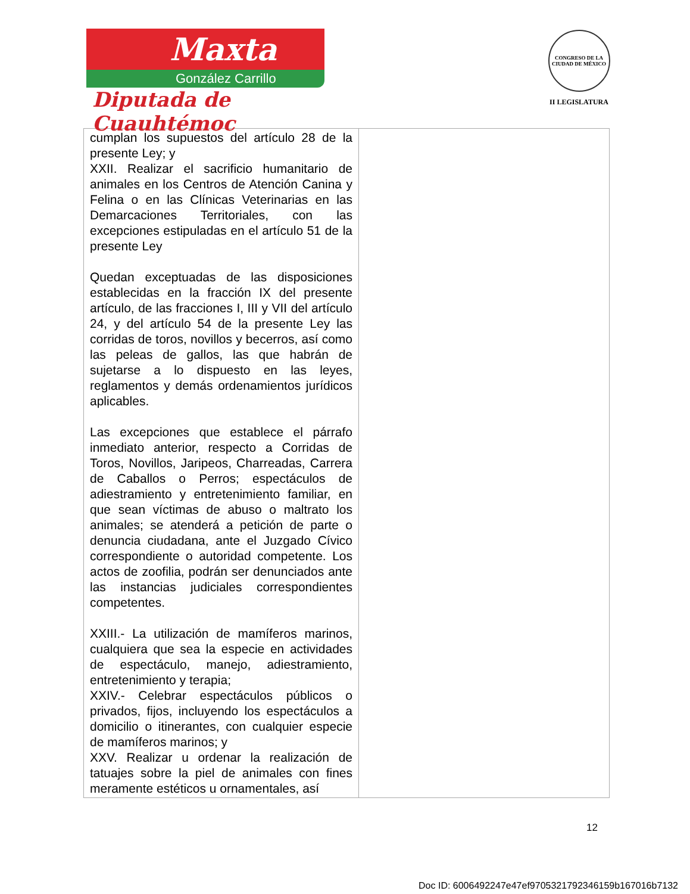Maxta
González Carrillo
Diputada de Cuauhtémoc
CONGRESO DE LA CIUDAD DE MÉXICO
II LEGISLATURA
| cumplan los supuestos del artículo 28 de la presente Ley; y XXII. Realizar el sacrificio humanitario de animales en los Centros de Atención Canina y Felina o en las Clínicas Veterinarias en las Demarcaciones Territoriales, con las excepciones estipuladas en el artículo 51 de la presente Ley Quedan exceptuadas de las disposiciones establecidas en la fracción IX del presente artículo, de las fracciones I, III y VII del artículo 24, y del artículo 54 de la presente Ley las corridas de toros, novillos y becerros, así como las peleas de gallos, las que habrán de sujetarse a lo dispuesto en las leyes, reglamentos y demás ordenamientos jurídicos aplicables. Las excepciones que establece el párrafo inmediato anterior, respecto a Corridas de Toros, Novillos, Jaripeos, Charreadas, Carrera de Caballos o Perros; espectáculos de adiestramiento y entretenimiento familiar, en que sean víctimas de abuso o maltrato los animales; se atenderá a petición de parte o denuncia ciudadana, ante el Juzgado Cívico correspondiente o autoridad competente. Los actos de zoofilia, podrán ser denunciados ante las instancias judiciales correspondientes competentes. XXIII.- La utilización de mamíferos marinos, cualquiera que sea la especie en actividades de espectáculo, manejo, adiestramiento, entretenimiento y terapia; XXIV.- Celebrar espectáculos públicos o privados, fijos, incluyendo los espectáculos a domicilio o itinerantes, con cualquier especie de mamíferos marinos; y XXV. Realizar u ordenar la realización de tatuajes sobre la piel de animales con fines meramente estéticos u ornamentales, así | |
12
Doc ID: 6006492247e47ef9705321792346159b167016b7132